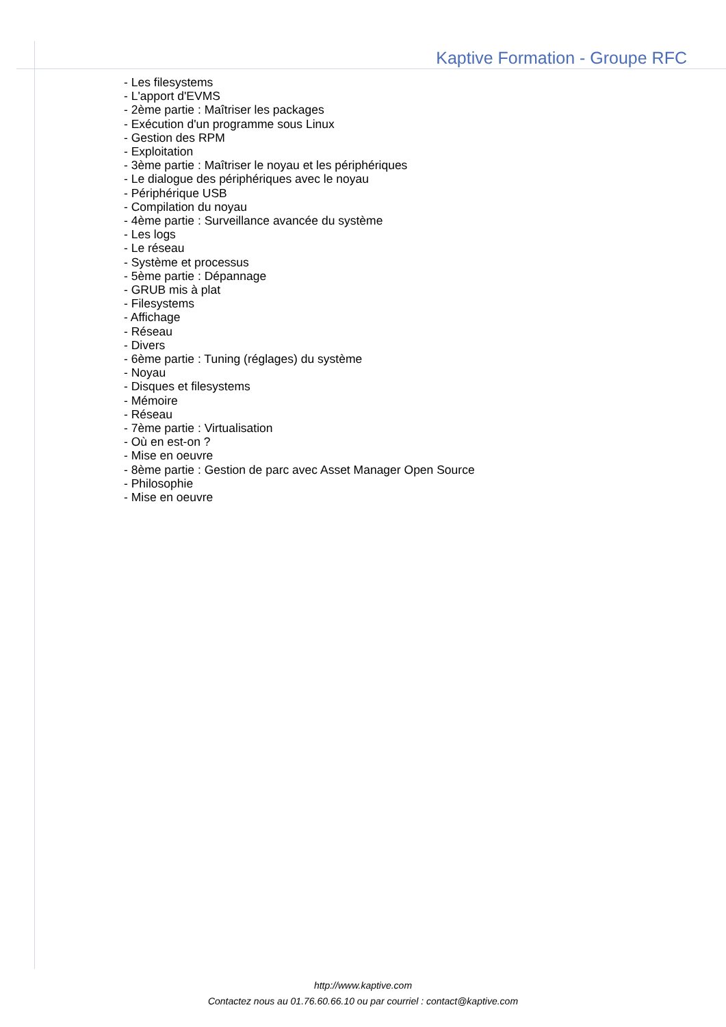Kaptive Formation - Groupe RFC
- Les filesystems
- L'apport d'EVMS
- 2ème partie : Maîtriser les packages
- Exécution d'un programme sous Linux
- Gestion des RPM
- Exploitation
- 3ème partie : Maîtriser le noyau et les périphériques
- Le dialogue des périphériques avec le noyau
- Périphérique USB
- Compilation du noyau
- 4ème partie : Surveillance avancée du système
- Les logs
- Le réseau
- Système et processus
- 5ème partie : Dépannage
- GRUB mis à plat
- Filesystems
- Affichage
- Réseau
- Divers
- 6ème partie : Tuning (réglages) du système
- Noyau
- Disques et filesystems
- Mémoire
- Réseau
- 7ème partie : Virtualisation
- Où en est-on ?
- Mise en oeuvre
- 8ème partie : Gestion de parc avec Asset Manager Open Source
- Philosophie
- Mise en oeuvre
http://www.kaptive.com
Contactez nous au 01.76.60.66.10 ou par courriel : contact@kaptive.com